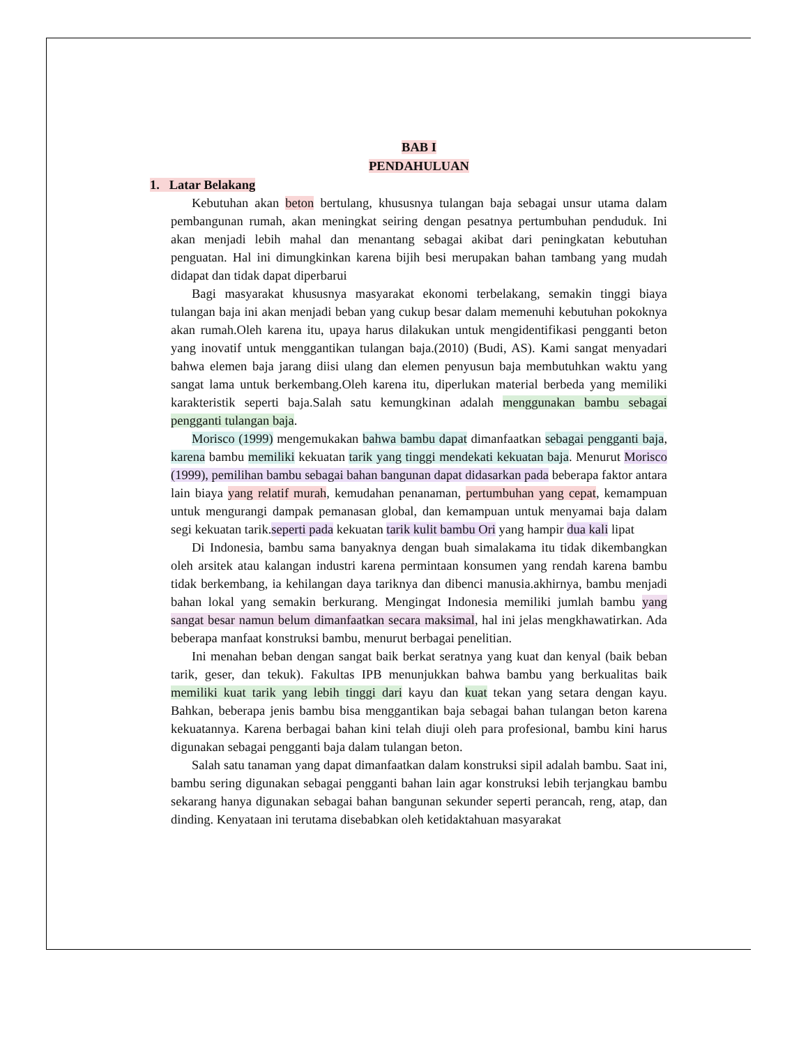BAB I
PENDAHULUAN
1. Latar Belakang
Kebutuhan akan beton bertulang, khususnya tulangan baja sebagai unsur utama dalam pembangunan rumah, akan meningkat seiring dengan pesatnya pertumbuhan penduduk. Ini akan menjadi lebih mahal dan menantang sebagai akibat dari peningkatan kebutuhan penguatan. Hal ini dimungkinkan karena bijih besi merupakan bahan tambang yang mudah didapat dan tidak dapat diperbarui
Bagi masyarakat khususnya masyarakat ekonomi terbelakang, semakin tinggi biaya tulangan baja ini akan menjadi beban yang cukup besar dalam memenuhi kebutuhan pokoknya akan rumah.Oleh karena itu, upaya harus dilakukan untuk mengidentifikasi pengganti beton yang inovatif untuk menggantikan tulangan baja.(2010) (Budi, AS). Kami sangat menyadari bahwa elemen baja jarang diisi ulang dan elemen penyusun baja membutuhkan waktu yang sangat lama untuk berkembang.Oleh karena itu, diperlukan material berbeda yang memiliki karakteristik seperti baja.Salah satu kemungkinan adalah menggunakan bambu sebagai pengganti tulangan baja.
Morisco (1999) mengemukakan bahwa bambu dapat dimanfaatkan sebagai pengganti baja, karena bambu memiliki kekuatan tarik yang tinggi mendekati kekuatan baja. Menurut Morisco (1999), pemilihan bambu sebagai bahan bangunan dapat didasarkan pada beberapa faktor antara lain biaya yang relatif murah, kemudahan penanaman, pertumbuhan yang cepat, kemampuan untuk mengurangi dampak pemanasan global, dan kemampuan untuk menyamai baja dalam segi kekuatan tarik.seperti pada kekuatan tarik kulit bambu Ori yang hampir dua kali lipat
Di Indonesia, bambu sama banyaknya dengan buah simalakama itu tidak dikembangkan oleh arsitek atau kalangan industri karena permintaan konsumen yang rendah karena bambu tidak berkembang, ia kehilangan daya tariknya dan dibenci manusia.akhirnya, bambu menjadi bahan lokal yang semakin berkurang. Mengingat Indonesia memiliki jumlah bambu yang sangat besar namun belum dimanfaatkan secara maksimal, hal ini jelas mengkhawatirkan. Ada beberapa manfaat konstruksi bambu, menurut berbagai penelitian.
Ini menahan beban dengan sangat baik berkat seratnya yang kuat dan kenyal (baik beban tarik, geser, dan tekuk). Fakultas IPB menunjukkan bahwa bambu yang berkualitas baik memiliki kuat tarik yang lebih tinggi dari kayu dan kuat tekan yang setara dengan kayu. Bahkan, beberapa jenis bambu bisa menggantikan baja sebagai bahan tulangan beton karena kekuatannya. Karena berbagai bahan kini telah diuji oleh para profesional, bambu kini harus digunakan sebagai pengganti baja dalam tulangan beton.
Salah satu tanaman yang dapat dimanfaatkan dalam konstruksi sipil adalah bambu. Saat ini, bambu sering digunakan sebagai pengganti bahan lain agar konstruksi lebih terjangkau bambu sekarang hanya digunakan sebagai bahan bangunan sekunder seperti perancah, reng, atap, dan dinding. Kenyataan ini terutama disebabkan oleh ketidaktahuan masyarakat